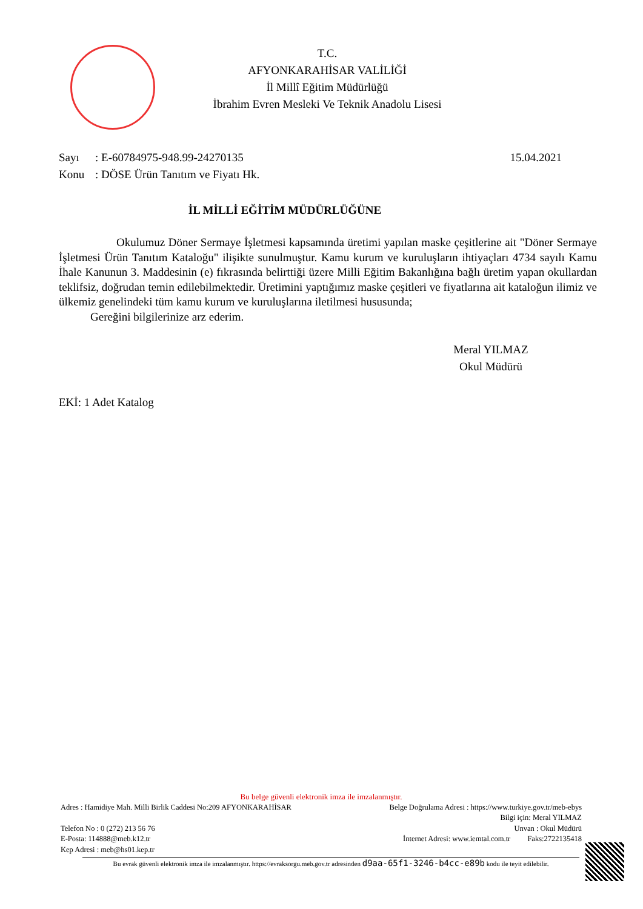T.C.
AFYONKARAHİSAR VALİLİĞİ
İl Millî Eğitim Müdürlüğü
İbrahim Evren Mesleki Ve Teknik Anadolu Lisesi
Sayı: E-60784975-948.99-24270135 15.04.2021
Konu: DÖSE Ürün Tanıtım ve Fiyatı Hk.
İL MİLLİ EĞİTİM MÜDÜRLÜĞÜNE
Okulumuz Döner Sermaye İşletmesi kapsamında üretimi yapılan maske çeşitlerine ait "Döner Sermaye İşletmesi Ürün Tanıtım Kataloğu" ilişikte sunulmuştur. Kamu kurum ve kuruluşların ihtiyaçları 4734 sayılı Kamu İhale Kanunun 3. Maddesinin (e) fıkrasında belirttiği üzere Milli Eğitim Bakanlığına bağlı üretim yapan okullardan teklifsiz, doğrudan temin edilebilmektedir. Üretimini yaptığımız maske çeşitleri ve fiyatlarına ait kataloğun ilimiz ve ülkemiz genelindeki tüm kamu kurum ve kuruluşlarına iletilmesi hususunda;
Gereğini bilgilerinize arz ederim.
Meral YILMAZ
Okul Müdürü
EKİ: 1 Adet Katalog
Bu belge güvenli elektronik imza ile imzalanmıştır.
Adres : Hamidiye Mah. Milli Birlik Caddesi No:209 AFYONKARAHİSAR Belge Doğrulama Adresi : https://www.turkiye.gov.tr/meb-ebys
Bilgi için: Meral YILMAZ
Telefon No : 0 (272) 213 56 76 Unvan : Okul Müdürü
E-Posta: 114888@meb.k12.tr İnternet Adresi: www.iemtal.com.tr Faks:2722135418
Kep Adresi : meb@hs01.kep.tr
Bu evrak güvenli elektronik imza ile imzalanmıştır. https://evraksorgu.meb.gov.tr adresinden d9aa-65f1-3246-b4cc-e89b kodu ile teyit edilebilir.